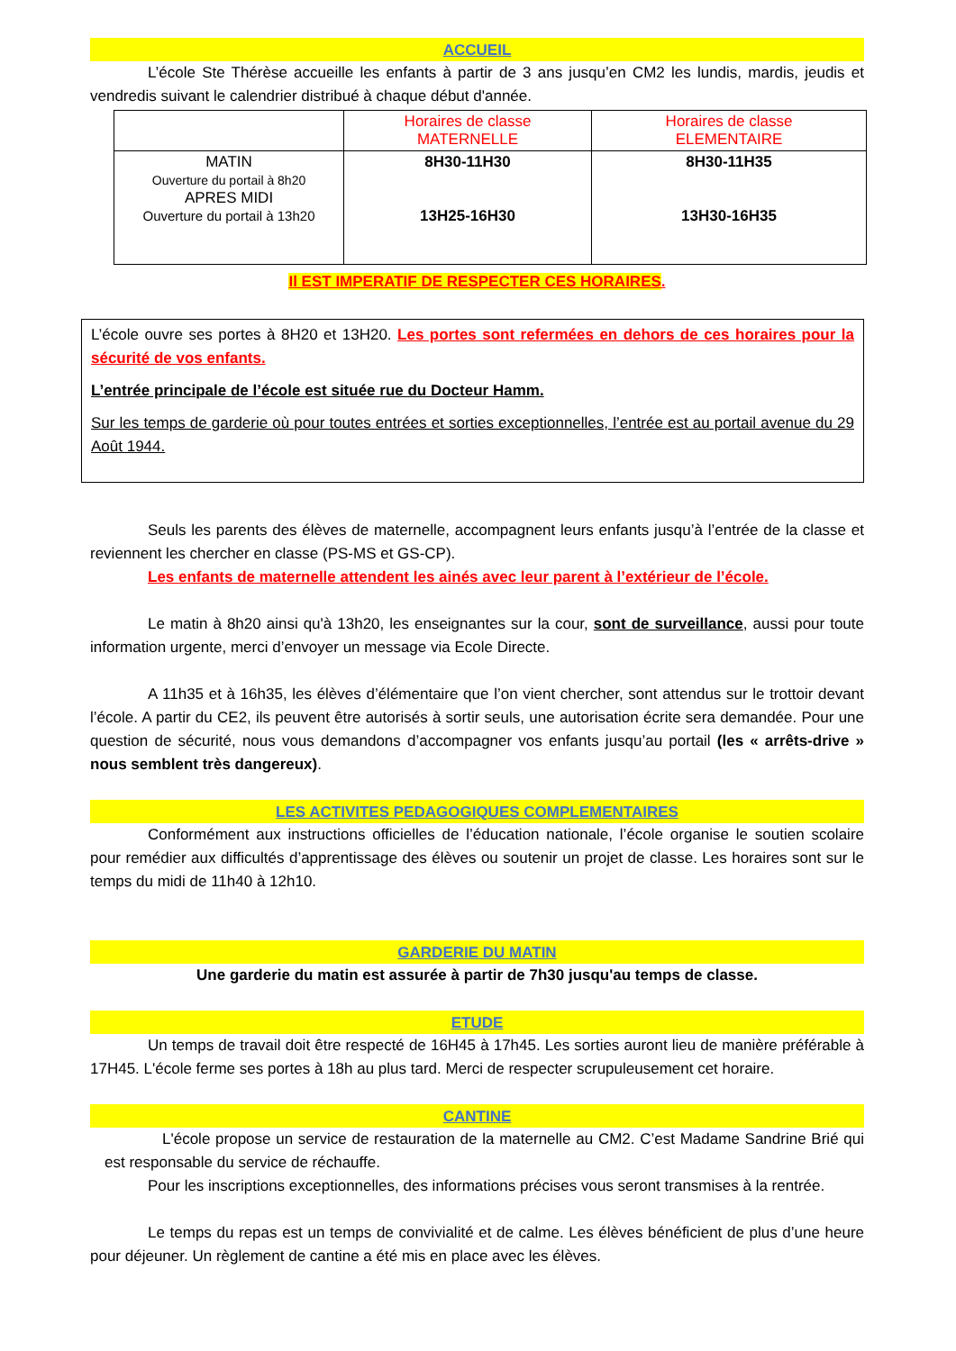ACCUEIL
L’école Ste Thérèse accueille les enfants à partir de 3 ans jusqu’en CM2 les lundis, mardis, jeudis et vendredis suivant le calendrier distribué à chaque début d'année.
| | Horaires de classe MATERNELLE | Horaires de classe ELEMENTAIRE |
| MATIN Ouverture du portail à 8h20 APRES MIDI Ouverture du portail à 13h20 | 8H30-11H30 13H25-16H30 | 8H30-11H35 13H30-16H35 |
Il EST IMPERATIF DE RESPECTER CES HORAIRES.
L’école ouvre ses portes à 8H20 et 13H20. Les portes sont refermées en dehors de ces horaires pour la sécurité de vos enfants.
L’entrée principale de l’école est située rue du Docteur Hamm.
Sur les temps de garderie où pour toutes entrées et sorties exceptionnelles, l’entrée est au portail avenue du 29 Août 1944.
Seuls les parents des élèves de maternelle, accompagnent leurs enfants jusqu’à l’entrée de la classe et reviennent les chercher en classe (PS-MS et GS-CP).
Les enfants de maternelle attendent les ainés avec leur parent à l’extérieur de l’école.
Le matin à 8h20 ainsi qu'à 13h20, les enseignantes sur la cour, sont de surveillance, aussi pour toute information urgente, merci d’envoyer un message via Ecole Directe.
A 11h35 et à 16h35, les élèves d’élémentaire que l’on vient chercher, sont attendus sur le trottoir devant l’école. A partir du CE2, ils peuvent être autorisés à sortir seuls, une autorisation écrite sera demandée. Pour une question de sécurité, nous vous demandons d’accompagner vos enfants jusqu’au portail (les « arrêts-drive » nous semblent très dangereux).
LES ACTIVITES PEDAGOGIQUES COMPLEMENTAIRES
Conformément aux instructions officielles de l’éducation nationale, l’école organise le soutien scolaire pour remédier aux difficultés d’apprentissage des élèves ou soutenir un projet de classe. Les horaires sont sur le temps du midi de 11h40 à 12h10.
GARDERIE DU MATIN
Une garderie du matin est assurée à partir de 7h30 jusqu'au temps de classe.
ETUDE
Un temps de travail doit être respecté de 16H45 à 17h45. Les sorties auront lieu de manière préférable à 17H45. L'école ferme ses portes à 18h au plus tard. Merci de respecter scrupuleusement cet horaire.
CANTINE
L'école propose un service de restauration de la maternelle au CM2. C’est Madame Sandrine Brié qui est responsable du service de réchauffe.
Pour les inscriptions exceptionnelles, des informations précises vous seront transmises à la rentrée.
Le temps du repas est un temps de convivialité et de calme. Les élèves bénéficient de plus d’une heure pour déjeuner. Un règlement de cantine a été mis en place avec les élèves.